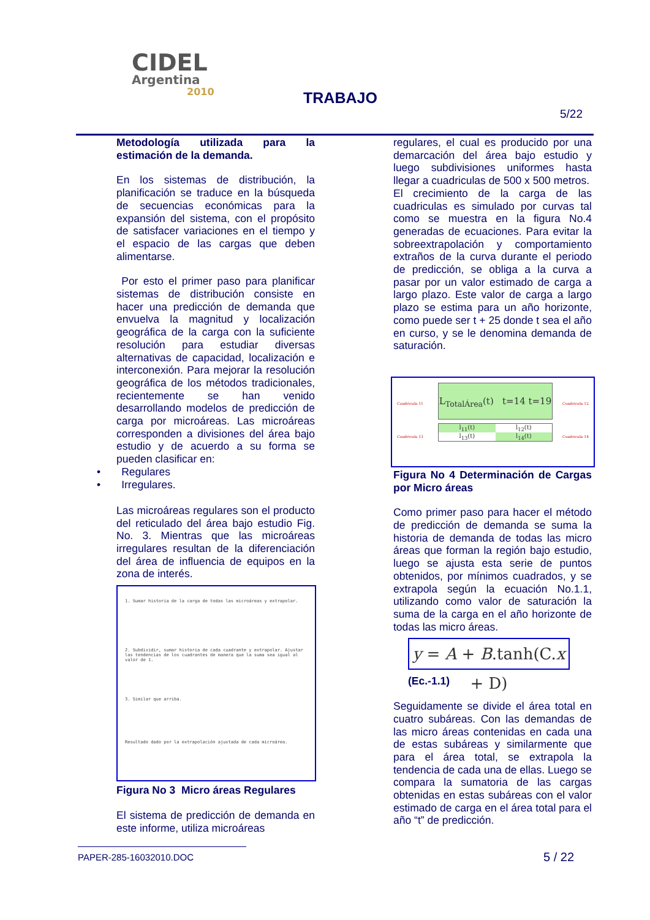CIDEL
Argentina
2010
TRABAJO
5/22
Metodología utilizada para la estimación de la demanda.
En los sistemas de distribución, la planificación se traduce en la búsqueda de secuencias económicas para la expansión del sistema, con el propósito de satisfacer variaciones en el tiempo y el espacio de las cargas que deben alimentarse.
Por esto el primer paso para planificar sistemas de distribución consiste en hacer una predicción de demanda que envuelva la magnitud y localización geográfica de la carga con la suficiente resolución para estudiar diversas alternativas de capacidad, localización e interconexión. Para mejorar la resolución geográfica de los métodos tradicionales, recientemente se han venido desarrollando modelos de predicción de carga por microáreas. Las microáreas corresponden a divisiones del área bajo estudio y de acuerdo a su forma se pueden clasificar en:
• Regulares
• Irregulares.
Las microáreas regulares son el producto del reticulado del área bajo estudio Fig. No. 3. Mientras que las microáreas irregulares resultan de la diferenciación del área de influencia de equipos en la zona de interés.
1. Sumar historia de la carga de todas las microáreas y extrapolar.
2. Subdividir, sumar historia de cada cuadrante y extrapolar. Ajustar las tendencias de los cuadrantes de manera que la suma sea igual al valor de 1.
3. Similar que arriba.
Resultado dado por la extrapolación ajustada de cada microárea.
Figura No 3 Micro áreas Regulares
El sistema de predicción de demanda en este informe, utiliza microáreas
regulares, el cual es producido por una demarcación del área bajo estudio y luego subdivisiones uniformes hasta llegar a cuadriculas de 500 x 500 metros.
El crecimiento de la carga de las cuadriculas es simulado por curvas tal como se muestra en la figura No.4 generadas de ecuaciones. Para evitar la sobreextrapolación y comportamiento extraños de la curva durante el periodo de predicción, se obliga a la curva a pasar por un valor estimado de carga a largo plazo. Este valor de carga a largo plazo se estima para un año horizonte, como puede ser t + 25 donde t sea el año en curso, y se le denomina demanda de saturación.
L<sub>TotalÁrea</sub>(t) t=14 t=19
Cuadricula 11 Cuadricula 12
Cuadricula 13 Cuadricula 14
l<sub>11</sub>(t) l<sub>12</sub>(t) l<sub>13</sub>(t) l<sub>14</sub>(t)
Figura No 4 Determinación de Cargas por Micro áreas
Como primer paso para hacer el método de predicción de demanda se suma la historia de demanda de todas las micro áreas que forman la región bajo estudio, luego se ajusta esta serie de puntos obtenidos, por mínimos cuadrados, y se extrapola según la ecuación No.1.1, utilizando como valor de saturación la suma de la carga en el año horizonte de todas las micro áreas.
y = A + B.tanh(C.x + D)
(Ec.-1.1)
Seguidamente se divide el área total en cuatro subáreas. Con las demandas de las micro áreas contenidas en cada una de estas subáreas y similarmente que para el área total, se extrapola la tendencia de cada una de ellas. Luego se compara la sumatoria de las cargas obtenidas en estas subáreas con el valor estimado de carga en el área total para el año “t” de predicción.
PAPER-285-16032010.DOC
5 / 22